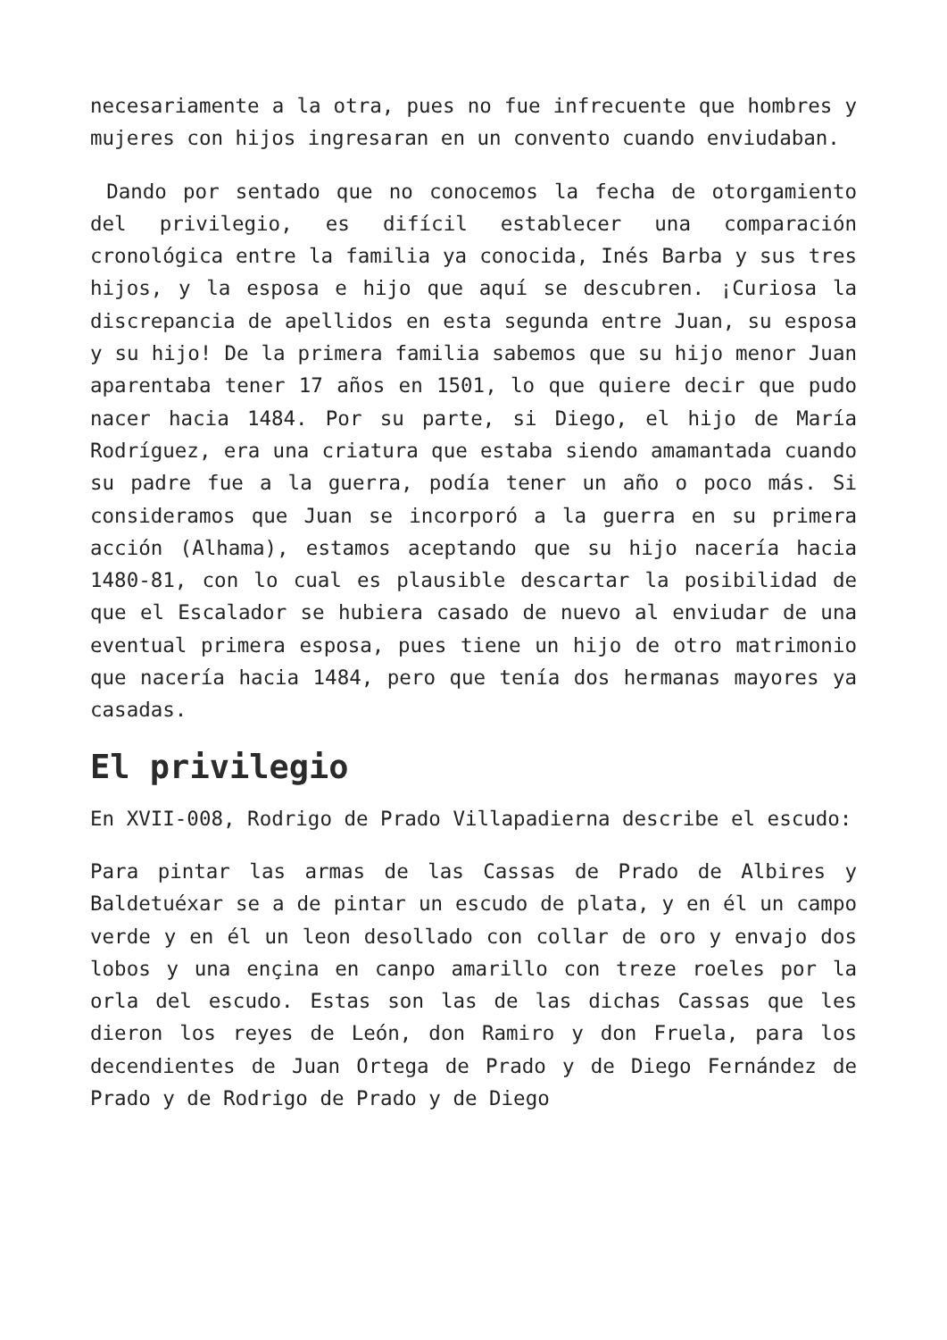necesariamente a la otra, pues no fue infrecuente que hombres y mujeres con hijos ingresaran en un convento cuando enviudaban.
Dando por sentado que no conocemos la fecha de otorgamiento del privilegio, es difícil establecer una comparación cronológica entre la familia ya conocida, Inés Barba y sus tres hijos, y la esposa e hijo que aquí se descubren. ¡Curiosa la discrepancia de apellidos en esta segunda entre Juan, su esposa y su hijo! De la primera familia sabemos que su hijo menor Juan aparentaba tener 17 años en 1501, lo que quiere decir que pudo nacer hacia 1484. Por su parte, si Diego, el hijo de María Rodríguez, era una criatura que estaba siendo amamantada cuando su padre fue a la guerra, podía tener un año o poco más. Si consideramos que Juan se incorporó a la guerra en su primera acción (Alhama), estamos aceptando que su hijo nacería hacia 1480-81, con lo cual es plausible descartar la posibilidad de que el Escalador se hubiera casado de nuevo al enviudar de una eventual primera esposa, pues tiene un hijo de otro matrimonio que nacería hacia 1484, pero que tenía dos hermanas mayores ya casadas.
El privilegio
En XVII-008, Rodrigo de Prado Villapadierna describe el escudo:
Para pintar las armas de las Cassas de Prado de Albires y Baldetuéxar se a de pintar un escudo de plata, y en él un campo verde y en él un leon desollado con collar de oro y envajo dos lobos y una ençina en canpo amarillo con treze roeles por la orla del escudo. Estas son las de las dichas Cassas que les dieron los reyes de León, don Ramiro y don Fruela, para los decendientes de Juan Ortega de Prado y de Diego Fernández de Prado y de Rodrigo de Prado y de Diego